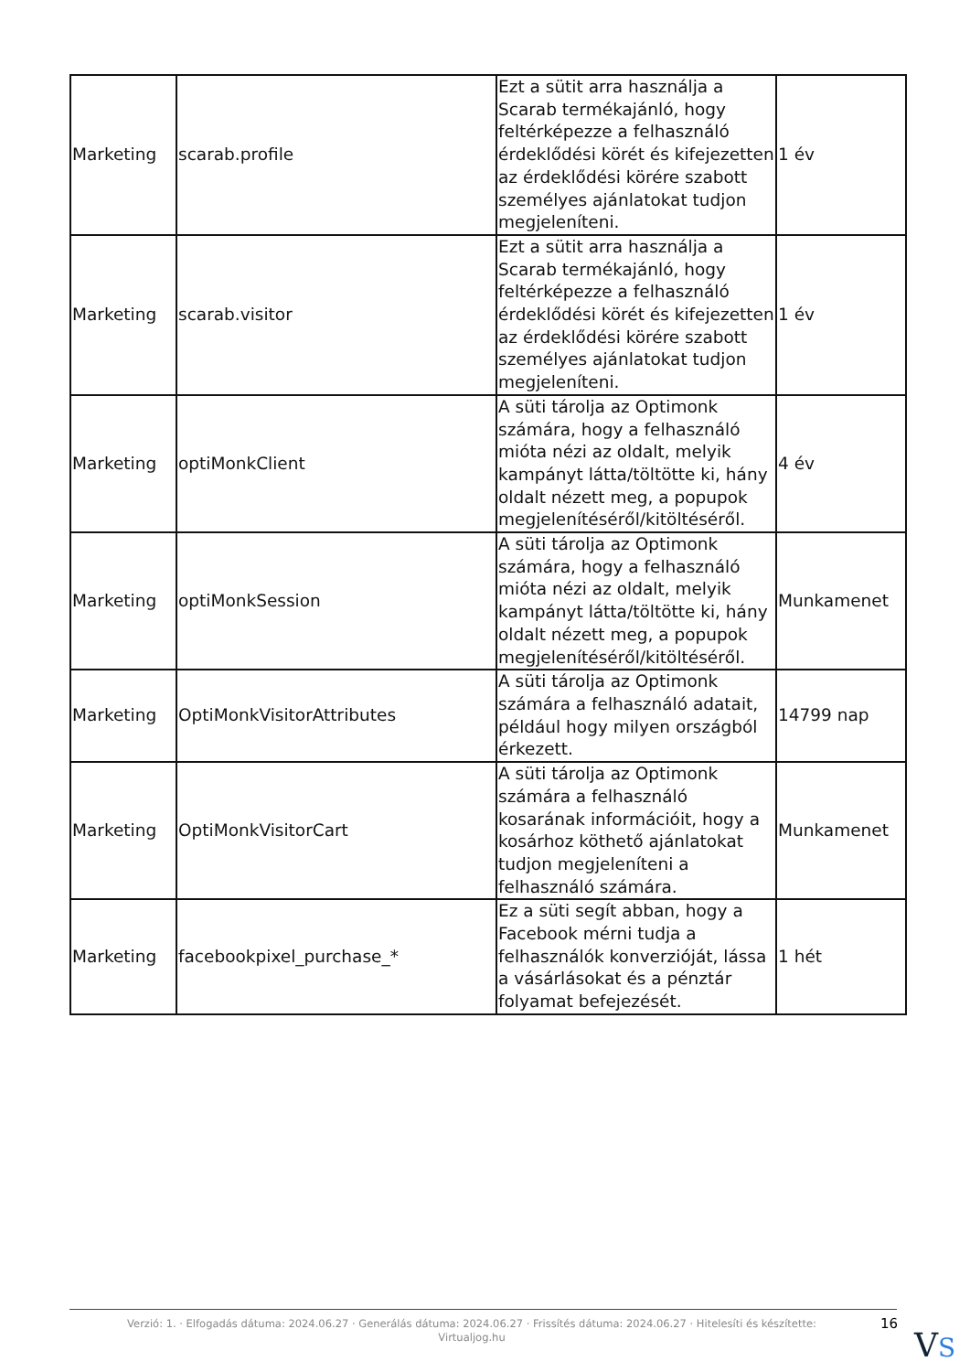| Marketing | scarab.profile | Ezt a sütit arra használja a Scarab termékajánló, hogy feltérképezze a felhasználó érdeklődési körét és kifejezetten az érdeklődési körére szabott személyes ajánlatokat tudjon megjeleníteni. | 1 év |
| Marketing | scarab.visitor | Ezt a sütit arra használja a Scarab termékajánló, hogy feltérképezze a felhasználó érdeklődési körét és kifejezetten az érdeklődési körére szabott személyes ajánlatokat tudjon megjeleníteni. | 1 év |
| Marketing | optiMonkClient | A süti tárolja az Optimonk számára, hogy a felhasználó mióta nézi az oldalt, melyik kampányt látta/töltötte ki, hány oldalt nézett meg, a popupok megjelenítéséről/kitöltéséről. | 4 év |
| Marketing | optiMonkSession | A süti tárolja az Optimonk számára, hogy a felhasználó mióta nézi az oldalt, melyik kampányt látta/töltötte ki, hány oldalt nézett meg, a popupok megjelenítéséről/kitöltéséről. | Munkamenet |
| Marketing | OptiMonkVisitorAttributes | A süti tárolja az Optimonk számára a felhasználó adatait, például hogy milyen országból érkezett. | 14799 nap |
| Marketing | OptiMonkVisitorCart | A süti tárolja az Optimonk számára a felhasználó kosarának információit, hogy a kosárhoz köthető ajánlatokat tudjon megjeleníteni a felhasználó számára. | Munkamenet |
| Marketing | facebookpixel_purchase_* | Ez a süti segít abban, hogy a Facebook mérni tudja a felhasználók konverzióját, lássa a vásárlásokat és a pénztár folyamat befejezését. | 1 hét |
Verzió: 1. · Elfogadás dátuma: 2024.06.27 · Generálás dátuma: 2024.06.27 · Frissítés dátuma: 2024.06.27 · Hitelesíti és készítette: Virtualjog.hu
16
VS